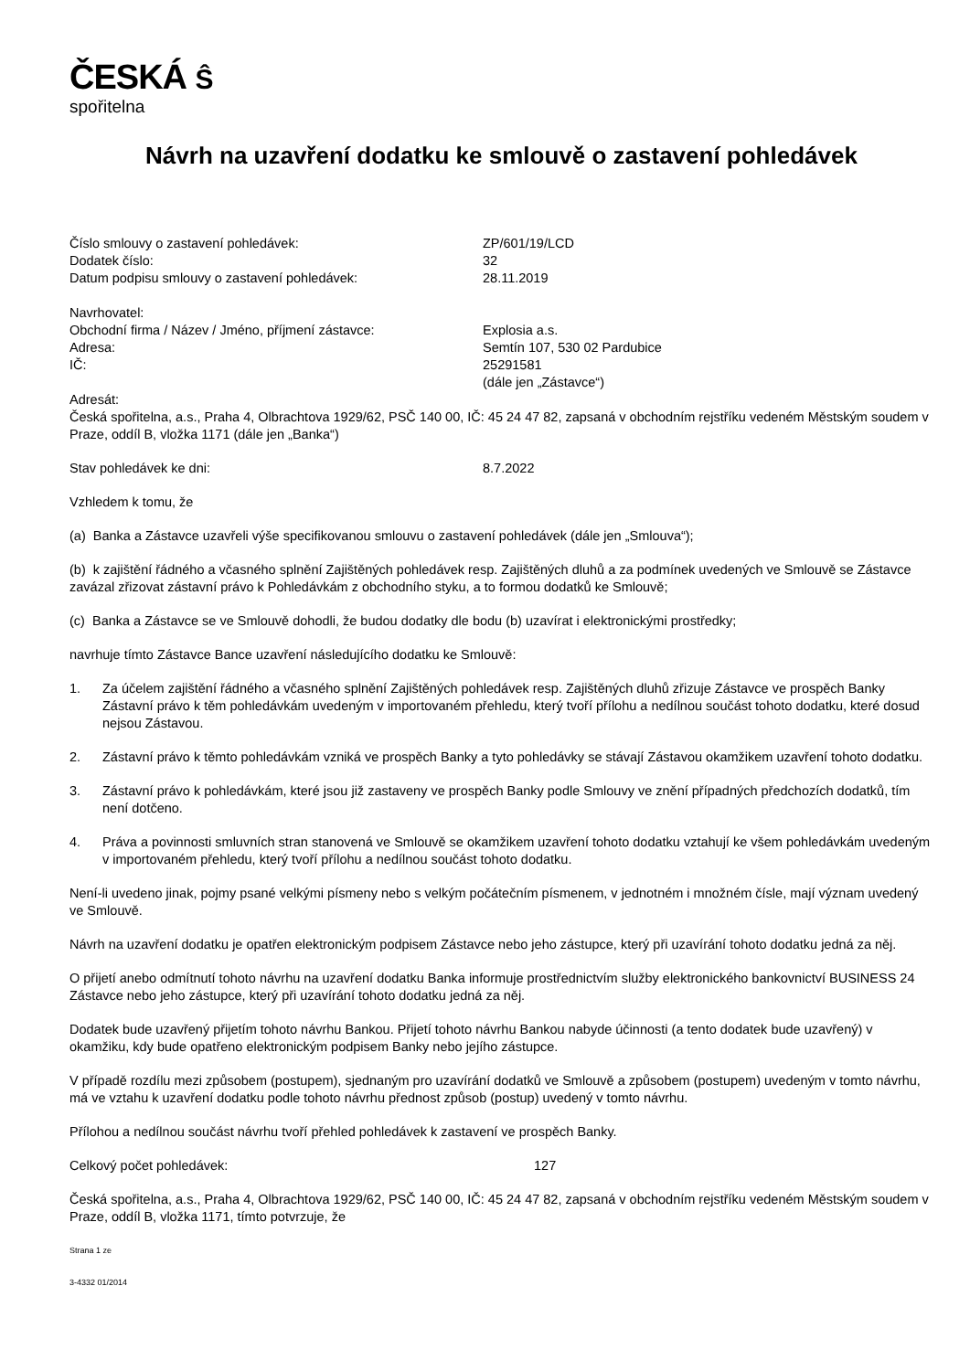ČESKÁ Ŝ
spořitelna
Návrh na uzavření dodatku ke smlouvě o zastavení pohledávek
Číslo smlouvy o zastavení pohledávek: ZP/601/19/LCD
Dodatek číslo: 32
Datum podpisu smlouvy o zastavení pohledávek: 28.11.2019
Navrhovatel:
Obchodní firma / Název / Jméno, příjmení zástavce: Explosia a.s.
Adresa: Semtín 107, 530 02 Pardubice
IČ: 25291581
(dále jen „Zástavce“)
Adresát:
Česká spořitelna, a.s., Praha 4, Olbrachtova 1929/62, PSČ 140 00, IČ: 45 24 47 82, zapsaná v obchodním rejstříku vedeném Městským soudem v Praze, oddíl B, vložka 1171 (dále jen „Banka“)
Stav pohledávek ke dni: 8.7.2022
Vzhledem k tomu, že
(a) Banka a Zástavce uzavřeli výše specifikovanou smlouvu o zastavení pohledávek (dále jen „Smlouva“);
(b) k zajištění řádného a včasného splnění Zajištěných pohledávek resp. Zajištěných dluhů a za podmínek uvedených ve Smlouvě se Zástavce zavázal zřizovat zástavní právo k Pohledávkám z obchodního styku, a to formou dodatků ke Smlouvě;
(c) Banka a Zástavce se ve Smlouvě dohodli, že budou dodatky dle bodu (b) uzavírat i elektronickými prostředky;
navrhuje tímto Zástavce Bance uzavření následujícího dodatku ke Smlouvě:
1. Za účelem zajištění řádného a včasného splnění Zajištěných pohledávek resp. Zajištěných dluhů zřizuje Zástavce ve prospěch Banky Zástavní právo k těm pohledávkám uvedeným v importovaném přehledu, který tvoří přílohu a nedílnou součást tohoto dodatku, které dosud nejsou Zástavou.
2. Zástavní právo k těmto pohledávkám vzniká ve prospěch Banky a tyto pohledávky se stávají Zástavou okamžikem uzavření tohoto dodatku.
3. Zástavní právo k pohledávkám, které jsou již zastaveny ve prospěch Banky podle Smlouvy ve znění případných předchozích dodatků, tím není dotčeno.
4. Práva a povinnosti smluvních stran stanovená ve Smlouvě se okamžikem uzavření tohoto dodatku vztahují ke všem pohledávkám uvedeným v importovaném přehledu, který tvoří přílohu a nedílnou součást tohoto dodatku.
Není-li uvedeno jinak, pojmy psané velkými písmeny nebo s velkým počátečním písmenem, v jednotném i množném čísle, mají význam uvedený ve Smlouvě.
Návrh na uzavření dodatku je opatřen elektronickým podpisem Zástavce nebo jeho zástupce, který při uzavírání tohoto dodatku jedná za něj.
O přijetí anebo odmítnutí tohoto návrhu na uzavření dodatku Banka informuje prostřednictvím služby elektronického bankovnictví BUSINESS 24 Zástavce nebo jeho zástupce, který při uzavírání tohoto dodatku jedná za něj.
Dodatek bude uzavřený přijetím tohoto návrhu Bankou. Přijetí tohoto návrhu Bankou nabyde účinnosti (a tento dodatek bude uzavřený) v okamžiku, kdy bude opatřeno elektronickým podpisem Banky nebo jejího zástupce.
V případě rozdílu mezi způsobem (postupem), sjednaným pro uzavírání dodatků ve Smlouvě a způsobem (postupem) uvedeným v tomto návrhu, má ve vztahu k uzavření dodatku podle tohoto návrhu přednost způsob (postup) uvedený v tomto návrhu.
Přílohou a nedílnou součást návrhu tvoří přehled pohledávek k zastavení ve prospěch Banky.
Celkový počet pohledávek: 127
Česká spořitelna, a.s., Praha 4, Olbrachtova 1929/62, PSČ 140 00, IČ: 45 24 47 82, zapsaná v obchodním rejstříku vedeném Městským soudem v Praze, oddíl B, vložka 1171, tímto potvrzuje, že
Strana 1 ze
3-4332 01/2014